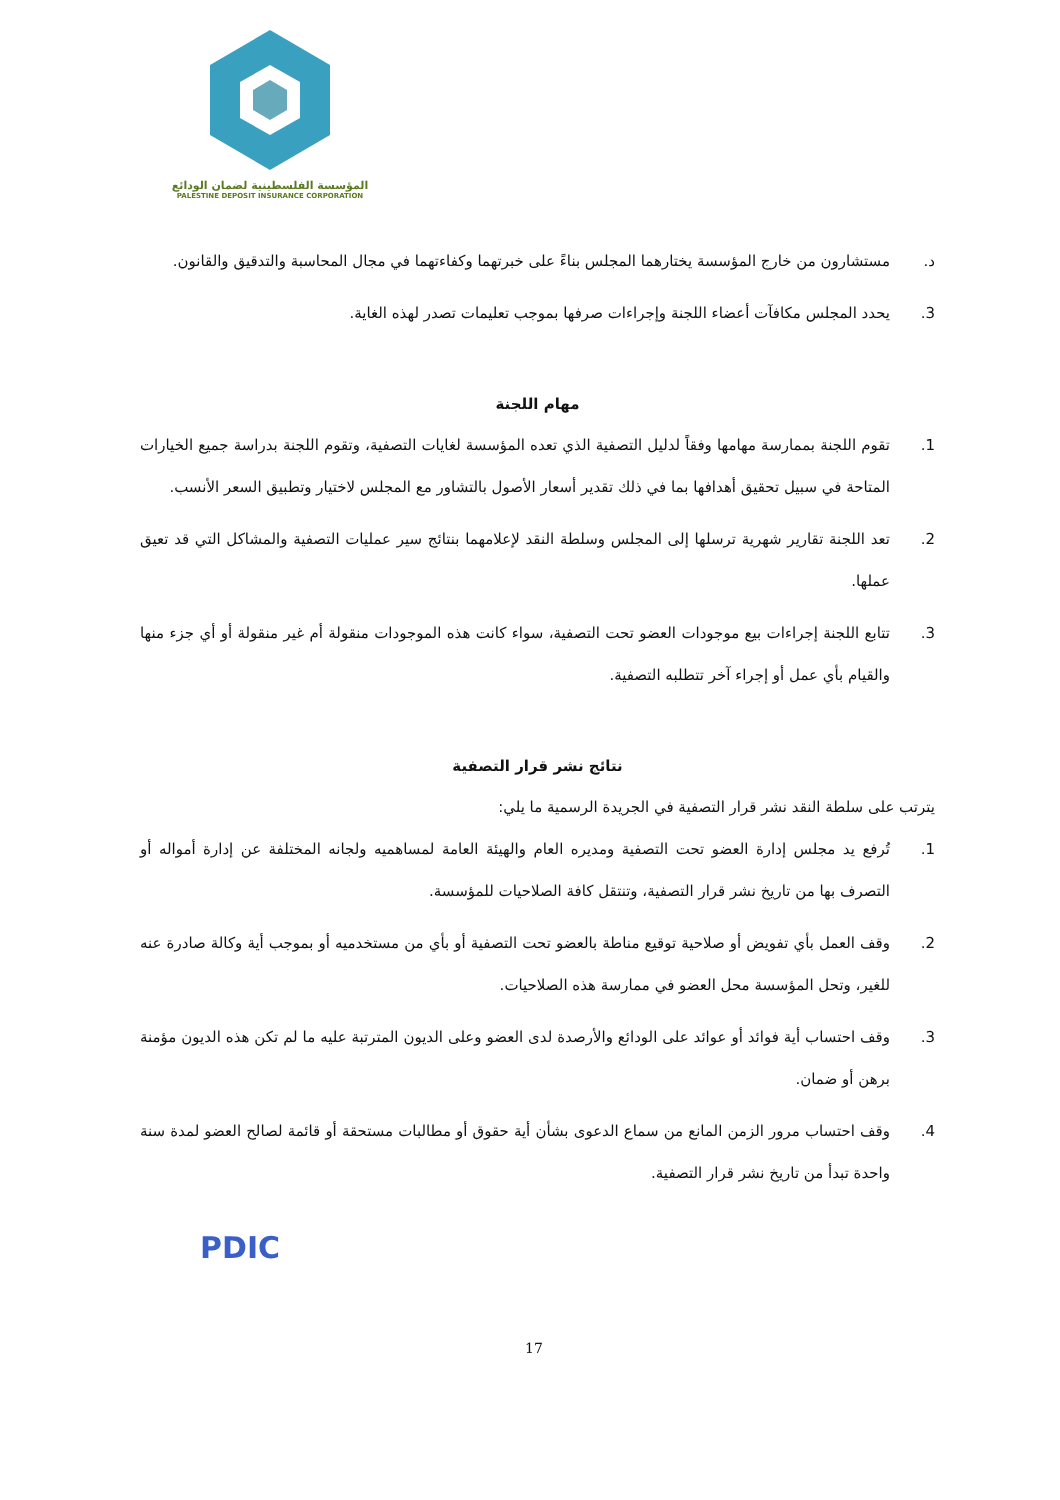المؤسسة الفلسطينية لضمان الودائع
PALESTINE DEPOSIT INSURANCE CORPORATION
د. مستشارون من خارج المؤسسة يختارهما المجلس بناءً على خبرتهما وكفاءتهما في مجال المحاسبة والتدقيق والقانون.
3. يحدد المجلس مكافآت أعضاء اللجنة وإجراءات صرفها بموجب تعليمات تصدر لهذه الغاية.
مهام اللجنة
1. تقوم اللجنة بممارسة مهامها وفقاً لدليل التصفية الذي تعده المؤسسة لغايات التصفية، وتقوم اللجنة بدراسة جميع الخيارات المتاحة في سبيل تحقيق أهدافها بما في ذلك تقدير أسعار الأصول بالتشاور مع المجلس لاختيار وتطبيق السعر الأنسب.
2. تعد اللجنة تقارير شهرية ترسلها إلى المجلس وسلطة النقد لإعلامهما بنتائج سير عمليات التصفية والمشاكل التي قد تعيق عملها.
3. تتابع اللجنة إجراءات بيع موجودات العضو تحت التصفية، سواء كانت هذه الموجودات منقولة أم غير منقولة أو أي جزء منها والقيام بأي عمل أو إجراء آخر تتطلبه التصفية.
نتائج نشر قرار التصفية
يترتب على سلطة النقد نشر قرار التصفية في الجريدة الرسمية ما يلي:
1. تُرفع يد مجلس إدارة العضو تحت التصفية ومديره العام والهيئة العامة لمساهميه ولجانه المختلفة عن إدارة أمواله أو التصرف بها من تاريخ نشر قرار التصفية، وتنتقل كافة الصلاحيات للمؤسسة.
2. وقف العمل بأي تفويض أو صلاحية توقيع مناطة بالعضو تحت التصفية أو بأي من مستخدميه أو بموجب أية وكالة صادرة عنه للغير، وتحل المؤسسة محل العضو في ممارسة هذه الصلاحيات.
3. وقف احتساب أية فوائد أو عوائد على الودائع والأرصدة لدى العضو وعلى الديون المترتبة عليه ما لم تكن هذه الديون مؤمنة برهن أو ضمان.
4. وقف احتساب مرور الزمن المانع من سماع الدعوى بشأن أية حقوق أو مطالبات مستحقة أو قائمة لصالح العضو لمدة سنة واحدة تبدأ من تاريخ نشر قرار التصفية.
PDIC
17